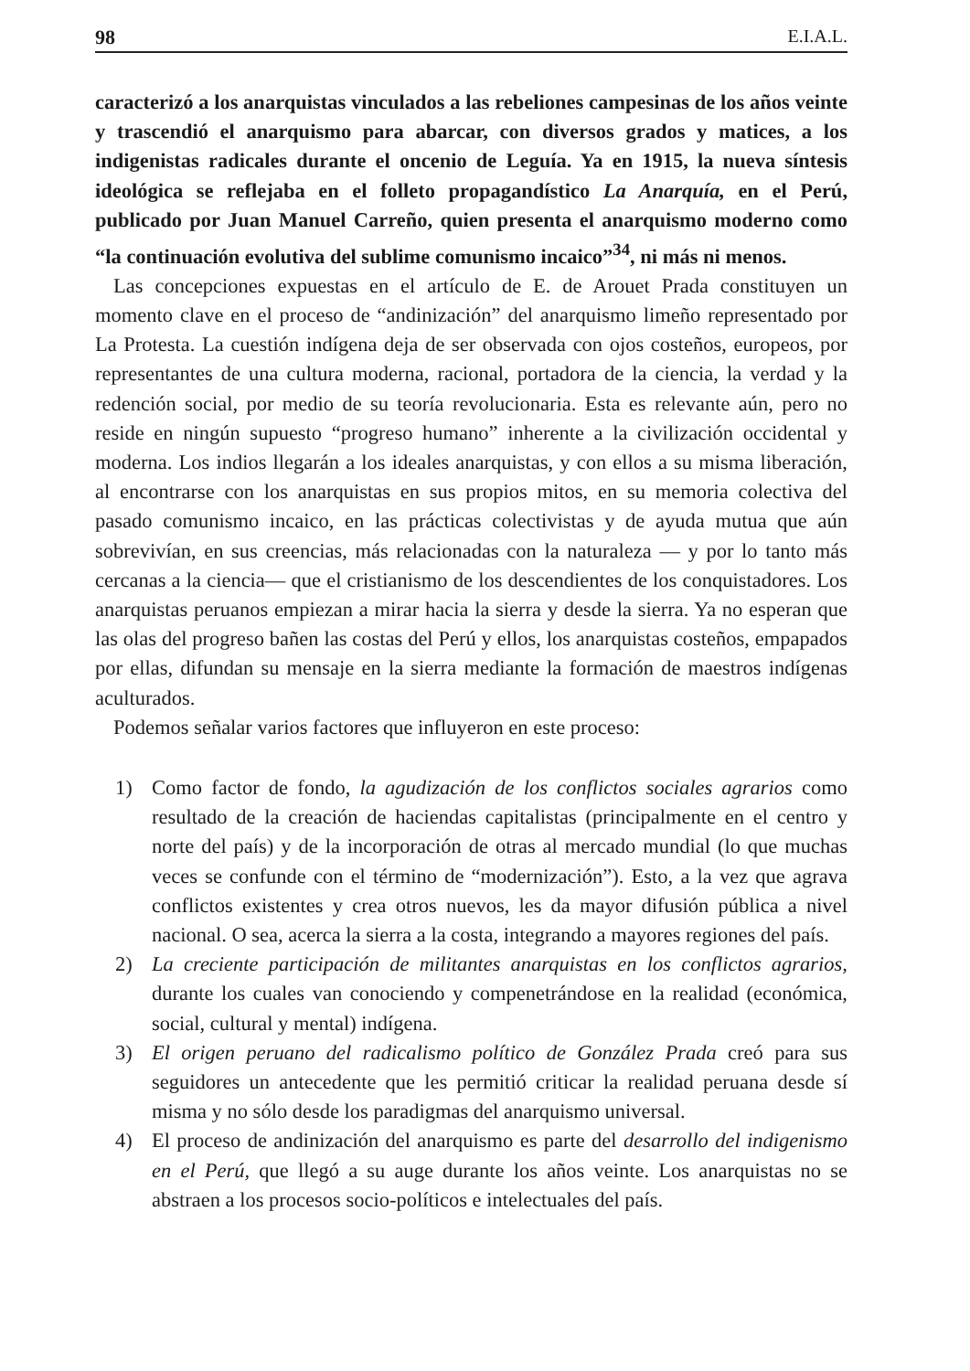98 E.I.A.L.
caracterizó a los anarquistas vinculados a las rebeliones campesinas de los años veinte y trascendió el anarquismo para abarcar, con diversos grados y matices, a los indigenistas radicales durante el oncenio de Leguía. Ya en 1915, la nueva síntesis ideológica se reflejaba en el folleto propagandístico La Anarquía, en el Perú, publicado por Juan Manuel Carreño, quien presenta el anarquismo moderno como “la continuación evolutiva del sublime comunismo incaico”<sup>34</sup>, ni más ni menos.
Las concepciones expuestas en el artículo de E. de Arouet Prada constituyen un momento clave en el proceso de “andinización” del anarquismo limeño representado por La Protesta. La cuestión indígena deja de ser observada con ojos costeños, europeos, por representantes de una cultura moderna, racional, portadora de la ciencia, la verdad y la redención social, por medio de su teoría revolucionaria. Esta es relevante aún, pero no reside en ningún supuesto “progreso humano” inherente a la civilización occidental y moderna. Los indios llegarán a los ideales anarquistas, y con ellos a su misma liberación, al encontrarse con los anarquistas en sus propios mitos, en su memoria colectiva del pasado comunismo incaico, en las prácticas colectivistas y de ayuda mutua que aún sobrevivían, en sus creencias, más relacionadas con la naturaleza — y por lo tanto más cercanas a la ciencia— que el cristianismo de los descendientes de los conquistadores. Los anarquistas peruanos empiezan a mirar hacia la sierra y desde la sierra. Ya no esperan que las olas del progreso bañen las costas del Perú y ellos, los anarquistas costeños, empapados por ellas, difundan su mensaje en la sierra mediante la formación de maestros indígenas aculturados.
Podemos señalar varios factores que influyeron en este proceso:
1) Como factor de fondo, la agudización de los conflictos sociales agrarios como resultado de la creación de haciendas capitalistas (principalmente en el centro y norte del país) y de la incorporación de otras al mercado mundial (lo que muchas veces se confunde con el término de “modernización”). Esto, a la vez que agrava conflictos existentes y crea otros nuevos, les da mayor difusión pública a nivel nacional. O sea, acerca la sierra a la costa, integrando a mayores regiones del país.
2) La creciente participación de militantes anarquistas en los conflictos agrarios, durante los cuales van conociendo y compenetrándose en la realidad (económica, social, cultural y mental) indígena.
3) El origen peruano del radicalismo político de González Prada creó para sus seguidores un antecedente que les permitió criticar la realidad peruana desde sí misma y no sólo desde los paradigmas del anarquismo universal.
4) El proceso de andinización del anarquismo es parte del desarrollo del indigenismo en el Perú, que llegó a su auge durante los años veinte. Los anarquistas no se abstraen a los procesos socio-políticos e intelectuales del país.